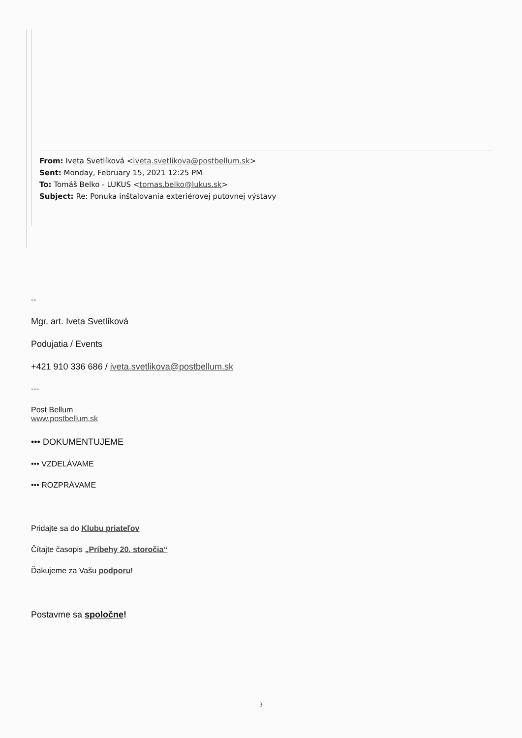From: Iveta Svetlíková <iveta.svetlikova@postbellum.sk>
Sent: Monday, February 15, 2021 12:25 PM
To: Tomáš Belko - LUKUS <tomas.belko@lukus.sk>
Subject: Re: Ponuka inštalovania exteriérovej putovnej výstavy
--
Mgr. art. Iveta Svetlíková
Podujatia / Events
+421 910 336 686 / iveta.svetlikova@postbellum.sk
---
Post Bellum
www.postbellum.sk
••• DOKUMENTUJEME
••• VZDELÁVAME
••• ROZPRÁVAME
Pridajte sa do Klubu priateľov
Čítajte časopis „Príbehy 20. storočia“
Ďakujeme za Vašu podporu!
Postavme sa spoločne!
3